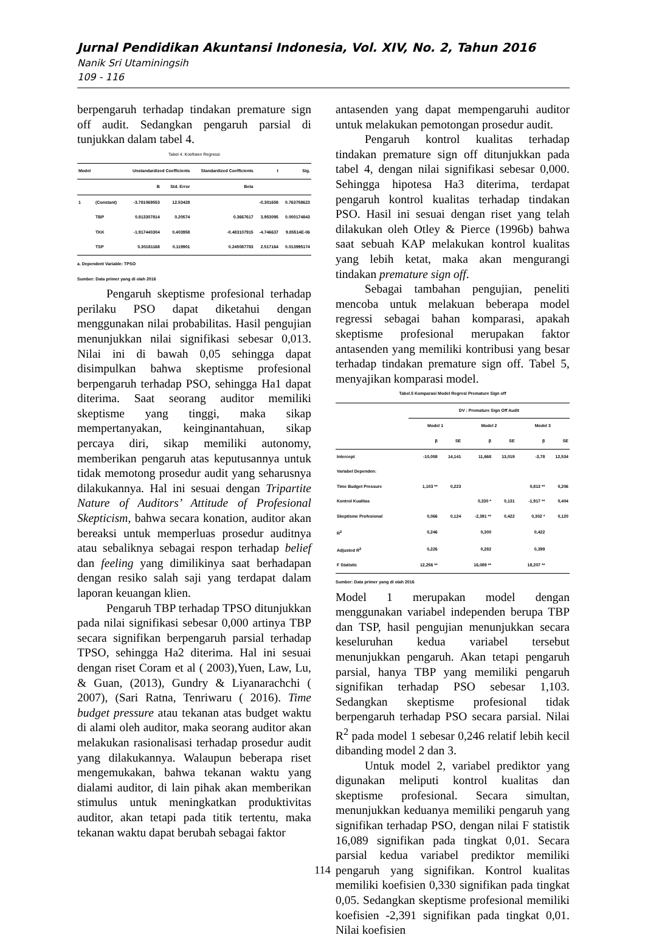Jurnal Pendidikan Akuntansi Indonesia, Vol. XIV, No. 2, Tahun 2016
Nanik Sri Utaminingsih
109 - 116
berpengaruh terhadap tindakan premature sign off audit. Sedangkan pengaruh parsial di tunjukkan dalam tabel 4.
Tabel 4. Koefisien Regressi
| Model | | Unstandardized Coefficients | | Standardized Coefficients | t | Sig. |
| --- | --- | --- | --- | --- | --- | --- |
| | | B | Std. Error | Beta | | |
| 1 | (Constant) | -3.781069553 | 12.53428 | | -0.301658 | 0.763758623 |
| | TBP | 0.813307814 | 0.20574 | 0.3667617 | 3.953095 | 0.000174843 |
| | TKK | -1.917440304 | 0.403958 | -0.483107915 | -4.746637 | 9.85514E-06 |
| | TSP | 0.30181168 | 0.119901 | 0.245087783 | 2.517164 | 0.013995174 |
a. Dependent Variable: TPSO
Sumber: Data primer yang di olah 2016
Pengaruh skeptisme profesional terhadap perilaku PSO dapat diketahui dengan menggunakan nilai probabilitas. Hasil pengujian menunjukkan nilai signifikasi sebesar 0,013. Nilai ini di bawah 0,05 sehingga dapat disimpulkan bahwa skeptisme profesional berpengaruh terhadap PSO, sehingga Ha1 dapat diterima. Saat seorang auditor memiliki skeptisme yang tinggi, maka sikap mempertanyakan, keinginantahuan, sikap percaya diri, sikap memiliki autonomy, memberikan pengaruh atas keputusannya untuk tidak memotong prosedur audit yang seharusnya dilakukannya. Hal ini sesuai dengan Tripartite Nature of Auditors’ Attitude of Profesional Skepticism, bahwa secara konation, auditor akan bereaksi untuk memperluas prosedur auditnya atau sebaliknya sebagai respon terhadap belief dan feeling yang dimilikinya saat berhadapan dengan resiko salah saji yang terdapat dalam laporan keuangan klien.
Pengaruh TBP terhadap TPSO ditunjukkan pada nilai signifikasi sebesar 0,000 artinya TBP secara signifikan berpengaruh parsial terhadap TPSO, sehingga Ha2 diterima. Hal ini sesuai dengan riset Coram et al ( 2003),Yuen, Law, Lu, & Guan, (2013), Gundry & Liyanarachchi ( 2007), (Sari Ratna, Tenriwaru ( 2016). Time budget pressure atau tekanan atas budget waktu di alami oleh auditor, maka seorang auditor akan melakukan rasionalisasi terhadap prosedur audit yang dilakukannya. Walaupun beberapa riset mengemukakan, bahwa tekanan waktu yang dialami auditor, di lain pihak akan memberikan stimulus untuk meningkatkan produktivitas auditor, akan tetapi pada titik tertentu, maka tekanan waktu dapat berubah sebagai faktor
antasenden yang dapat mempengaruhi auditor untuk melakukan pemotongan prosedur audit.
Pengaruh kontrol kualitas terhadap tindakan premature sign off ditunjukkan pada tabel 4, dengan nilai signifikasi sebesar 0,000. Sehingga hipotesa Ha3 diterima, terdapat pengaruh kontrol kualitas terhadap tindakan PSO. Hasil ini sesuai dengan riset yang telah dilakukan oleh Otley & Pierce (1996b) bahwa saat sebuah KAP melakukan kontrol kualitas yang lebih ketat, maka akan mengurangi tindakan premature sign off.
Sebagai tambahan pengujian, peneliti mencoba untuk melakuan beberapa model regressi sebagai bahan komparasi, apakah skeptisme profesional merupakan faktor antasenden yang memiliki kontribusi yang besar terhadap tindakan premature sign off. Tabel 5, menyajikan komparasi model.
Tabel.5 Komparasi Model Regresi Premature Sign off
| | DV : Premature Sign Off Audit | | | | | |
| --- | --- | --- | --- | --- | --- | --- |
| | Model 1 | | Model 2 | | Model 3 | |
| | β | SE | β | SE | β | SE |
| Intercept | -10,058 | 14,141 | 11,668 | 13,019 | -3,78 | 12,534 |
| Variabel Dependen: | | | | | | |
| Time Budget Pressure | 1,103 ** | 0,223 | | | 0,813 ** | 0,206 |
| Kontrol Kualitas | | | 0,330 * | 0,131 | -1,917 ** | 0,404 |
| Skeptisme Profesional | 0,066 | 0,124 | -2,391 ** | 0,422 | 0,302 * | 0,120 |
| R<sup>2</sup> | 0,246 | | 0,300 | | 0,422 | |
| Adjusted R<sup>2</sup> | 0,226 | | 0,282 | | 0,399 | |
| F Statistic | 12,256 ** | | 16,089 ** | | 18,207 ** | |
Sumber: Data primer yang di olah 2016
Model 1 merupakan model dengan menggunakan variabel independen berupa TBP dan TSP, hasil pengujian menunjukkan secara keseluruhan kedua variabel tersebut menunjukkan pengaruh. Akan tetapi pengaruh parsial, hanya TBP yang memiliki pengaruh signifikan terhadap PSO sebesar 1,103. Sedangkan skeptisme profesional tidak berpengaruh terhadap PSO secara parsial. Nilai R<sup>2</sup> pada model 1 sebesar 0,246 relatif lebih kecil dibanding model 2 dan 3.
Untuk model 2, variabel prediktor yang digunakan meliputi kontrol kualitas dan skeptisme profesional. Secara simultan, menunjukkan keduanya memiliki pengaruh yang signifikan terhadap PSO, dengan nilai F statistik 16,089 signifikan pada tingkat 0,01. Secara parsial kedua variabel prediktor memiliki pengaruh yang signifikan. Kontrol kualitas memiliki koefisien 0,330 signifikan pada tingkat 0,05. Sedangkan skeptisme profesional memiliki koefisien -2,391 signifikan pada tingkat 0,01. Nilai koefisien
114